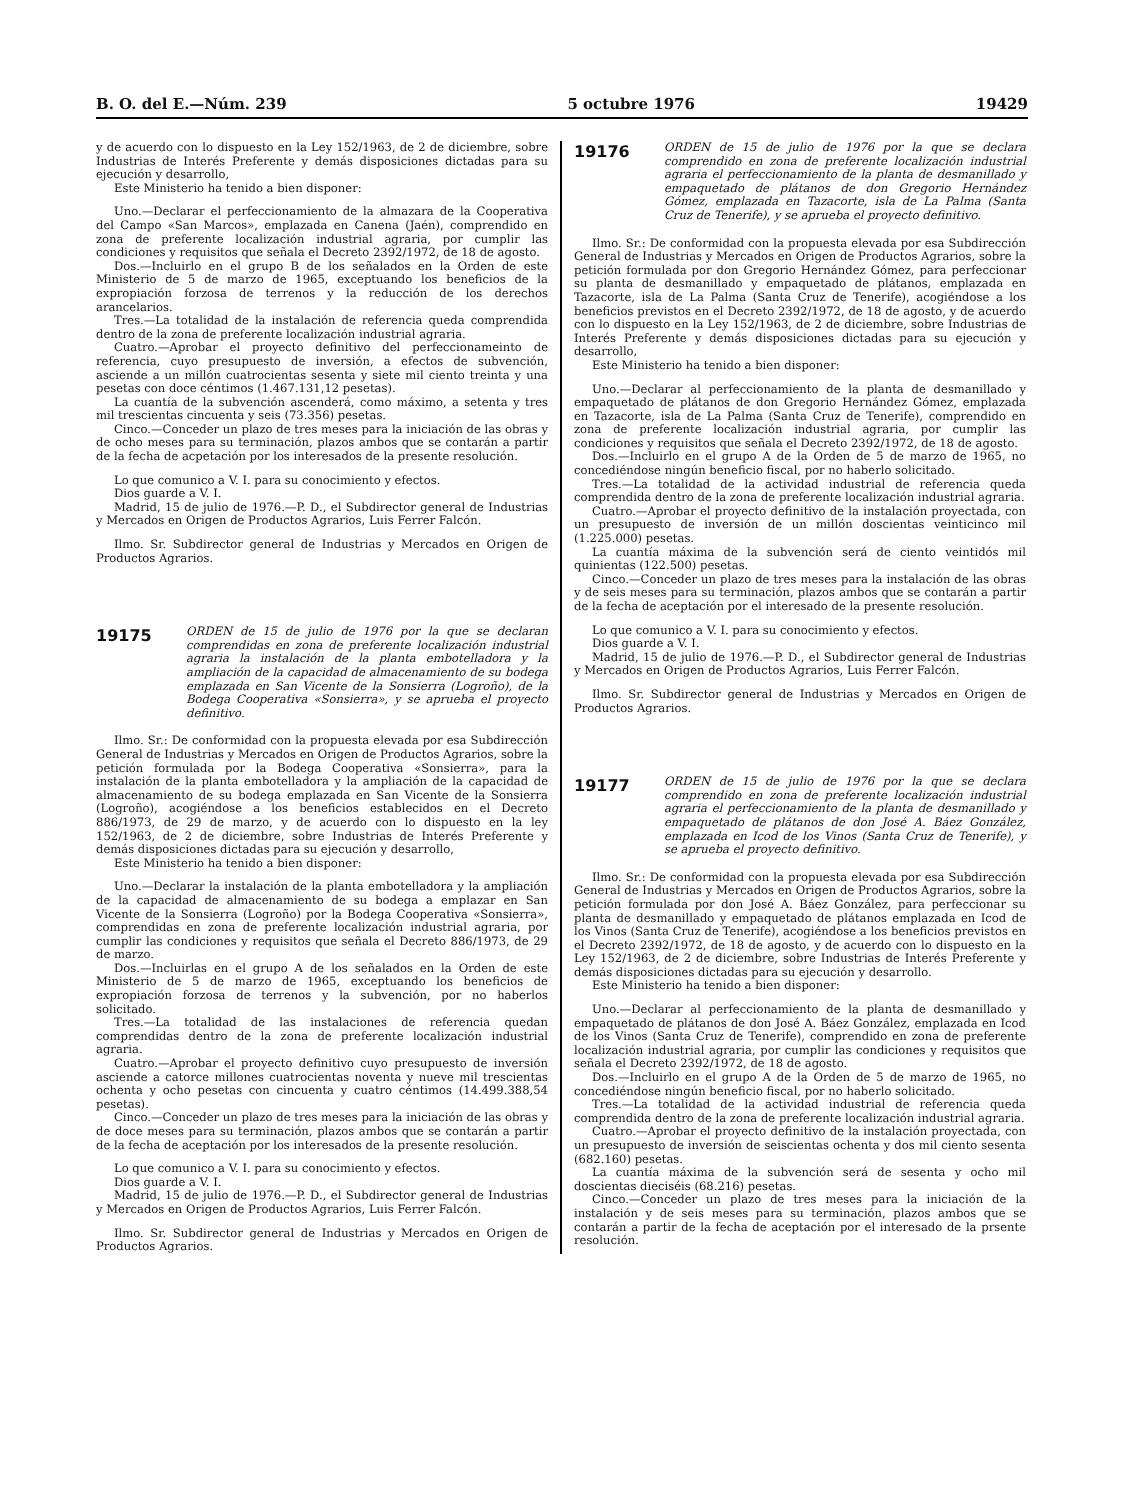B. O. del E.—Núm. 239 5 octubre 1976 19429
y de acuerdo con lo dispuesto en la Ley 152/1963, de 2 de diciembre, sobre Industrias de Interés Preferente y demás disposiciones dictadas para su ejecución y desarrollo,
Este Ministerio ha tenido a bien disponer:
Uno.—Declarar el perfeccionamiento de la almazara de la Cooperativa del Campo «San Marcos», emplazada en Canena (Jaén), comprendido en zona de preferente localización industrial agraria, por cumplir las condiciones y requisitos que señala el Decreto 2392/1972, de 18 de agosto.
Dos.—Incluirlo en el grupo B de los señalados en la Orden de este Ministerio de 5 de marzo de 1965, exceptuando los beneficios de la expropiación forzosa de terrenos y la reducción de los derechos arancelarios.
Tres.—La totalidad de la instalación de referencia queda comprendida dentro de la zona de preferente localización industrial agraria.
Cuatro.—Aprobar el proyecto definitivo del perfeccionameinto de referencia, cuyo presupuesto de inversión, a efectos de subvención, asciende a un millón cuatrocientas sesenta y siete mil ciento treinta y una pesetas con doce céntimos (1.467.131,12 pesetas).
La cuantía de la subvención ascenderá, como máximo, a setenta y tres mil trescientas cincuenta y seis (73.356) pesetas.
Cinco.—Conceder un plazo de tres meses para la iniciación de las obras y de ocho meses para su terminación, plazos ambos que se contarán a partir de la fecha de acpetación por los interesados de la presente resolución.
Lo que comunico a V. I. para su conocimiento y efectos.
Dios guarde a V. I.
Madrid, 15 de julio de 1976.—P. D., el Subdirector general de Industrias y Mercados en Origen de Productos Agrarios, Luis Ferrer Falcón.
Ilmo. Sr. Subdirector general de Industrias y Mercados en Origen de Productos Agrarios.
19175
ORDEN de 15 de julio de 1976 por la que se declaran comprendidas en zona de preferente localización industrial agraria la instalación de la planta embotelladora y la ampliación de la capacidad de almacenamiento de su bodega emplazada en San Vicente de la Sonsierra (Logroño), de la Bodega Cooperativa «Sonsierra», y se aprueba el proyecto definitivo.
Ilmo. Sr.: De conformidad con la propuesta elevada por esa Subdirección General de Industrias y Mercados en Origen de Productos Agrarios, sobre la petición formulada por la Bodega Cooperativa «Sonsierra», para la instalación de la planta embotelladora y la ampliación de la capacidad de almacenamiento de su bodega emplazada en San Vicente de la Sonsierra (Logroño), acogiéndose a los beneficios establecidos en el Decreto 886/1973, de 29 de marzo, y de acuerdo con lo dispuesto en la ley 152/1963, de 2 de diciembre, sobre Industrias de Interés Preferente y demás disposiciones dictadas para su ejecución y desarrollo,
Este Ministerio ha tenido a bien disponer:
Uno.—Declarar la instalación de la planta embotelladora y la ampliación de la capacidad de almacenamiento de su bodega a emplazar en San Vicente de la Sonsierra (Logroño) por la Bodega Cooperativa «Sonsierra», comprendidas en zona de preferente localización industrial agraria, por cumplir las condiciones y requisitos que señala el Decreto 886/1973, de 29 de marzo.
Dos.—Incluirlas en el grupo A de los señalados en la Orden de este Ministerio de 5 de marzo de 1965, exceptuando los beneficios de expropiación forzosa de terrenos y la subvención, por no haberlos solicitado.
Tres.—La totalidad de las instalaciones de referencia quedan comprendidas dentro de la zona de preferente localización industrial agraria.
Cuatro.—Aprobar el proyecto definitivo cuyo presupuesto de inversión asciende a catorce millones cuatrocientas noventa y nueve mil trescientas ochenta y ocho pesetas con cincuenta y cuatro céntimos (14.499.388,54 pesetas).
Cinco.—Conceder un plazo de tres meses para la iniciación de las obras y de doce meses para su terminación, plazos ambos que se contarán a partir de la fecha de aceptación por los interesados de la presente resolución.
Lo que comunico a V. I. para su conocimiento y efectos.
Dios guarde a V. I.
Madrid, 15 de julio de 1976.—P. D., el Subdirector general de Industrias y Mercados en Origen de Productos Agrarios, Luis Ferrer Falcón.
Ilmo. Sr. Subdirector general de Industrias y Mercados en Origen de Productos Agrarios.
19176
ORDEN de 15 de julio de 1976 por la que se declara comprendido en zona de preferente localización industrial agraria el perfeccionamiento de la planta de desmanillado y empaquetado de plátanos de don Gregorio Hernández Gómez, emplazada en Tazacorte, isla de La Palma (Santa Cruz de Tenerife), y se aprueba el proyecto definitivo.
Ilmo. Sr.: De conformidad con la propuesta elevada por esa Subdirección General de Industrias y Mercados en Origen de Productos Agrarios, sobre la petición formulada por don Gregorio Hernández Gómez, para perfeccionar su planta de desmanillado y empaquetado de plátanos, emplazada en Tazacorte, isla de La Palma (Santa Cruz de Tenerife), acogiéndose a los beneficios previstos en el Decreto 2392/1972, de 18 de agosto, y de acuerdo con lo dispuesto en la Ley 152/1963, de 2 de diciembre, sobre Industrias de Interés Preferente y demás disposiciones dictadas para su ejecución y desarrollo,
Este Ministerio ha tenido a bien disponer:
Uno.—Declarar al perfeccionamiento de la planta de desmanillado y empaquetado de plátanos de don Gregorio Hernández Gómez, emplazada en Tazacorte, isla de La Palma (Santa Cruz de Tenerife), comprendido en zona de preferente localización industrial agraria, por cumplir las condiciones y requisitos que señala el Decreto 2392/1972, de 18 de agosto.
Dos.—Incluirlo en el grupo A de la Orden de 5 de marzo de 1965, no concediéndose ningún beneficio fiscal, por no haberlo solicitado.
Tres.—La totalidad de la actividad industrial de referencia queda comprendida dentro de la zona de preferente localización industrial agraria.
Cuatro.—Aprobar el proyecto definitivo de la instalación proyectada, con un presupuesto de inversión de un millón doscientas veinticinco mil (1.225.000) pesetas.
La cuantía máxima de la subvención será de ciento veintidós mil quinientas (122.500) pesetas.
Cinco.—Conceder un plazo de tres meses para la instalación de las obras y de seis meses para su terminación, plazos ambos que se contarán a partir de la fecha de aceptación por el interesado de la presente resolución.
Lo que comunico a V. I. para su conocimiento y efectos.
Dios guarde a V. I.
Madrid, 15 de julio de 1976.—P. D., el Subdirector general de Industrias y Mercados en Origen de Productos Agrarios, Luis Ferrer Falcón.
Ilmo. Sr. Subdirector general de Industrias y Mercados en Origen de Productos Agrarios.
19177
ORDEN de 15 de julio de 1976 por la que se declara comprendido en zona de preferente localización industrial agraria el perfeccionamiento de la planta de desmanillado y empaquetado de plátanos de don José A. Báez González, emplazada en Icod de los Vinos (Santa Cruz de Tenerife), y se aprueba el proyecto definitivo.
Ilmo. Sr.: De conformidad con la propuesta elevada por esa Subdirección General de Industrias y Mercados en Origen de Productos Agrarios, sobre la petición formulada por don José A. Báez González, para perfeccionar su planta de desmanillado y empaquetado de plátanos emplazada en Icod de los Vinos (Santa Cruz de Tenerife), acogiéndose a los beneficios previstos en el Decreto 2392/1972, de 18 de agosto, y de acuerdo con lo dispuesto en la Ley 152/1963, de 2 de diciembre, sobre Industrias de Interés Preferente y demás disposiciones dictadas para su ejecución y desarrollo.
Este Ministerio ha tenido a bien disponer:
Uno.—Declarar al perfeccionamiento de la planta de desmanillado y empaquetado de plátanos de don José A. Báez González, emplazada en Icod de los Vinos (Santa Cruz de Tenerife), comprendido en zona de preferente localización industrial agraria, por cumplir las condiciones y requisitos que señala el Decreto 2392/1972, de 18 de agosto.
Dos.—Incluirlo en el grupo A de la Orden de 5 de marzo de 1965, no concediéndose ningún beneficio fiscal, por no haberlo solicitado.
Tres.—La totalidad de la actividad industrial de referencia queda comprendida dentro de la zona de preferente localización industrial agraria.
Cuatro.—Aprobar el proyecto definitivo de la instalación proyectada, con un presupuesto de inversión de seiscientas ochenta y dos mil ciento sesenta (682.160) pesetas.
La cuantía máxima de la subvención será de sesenta y ocho mil doscientas dieciséis (68.216) pesetas.
Cinco.—Conceder un plazo de tres meses para la iniciación de la instalación y de seis meses para su terminación, plazos ambos que se contarán a partir de la fecha de aceptación por el interesado de la prsente resolución.